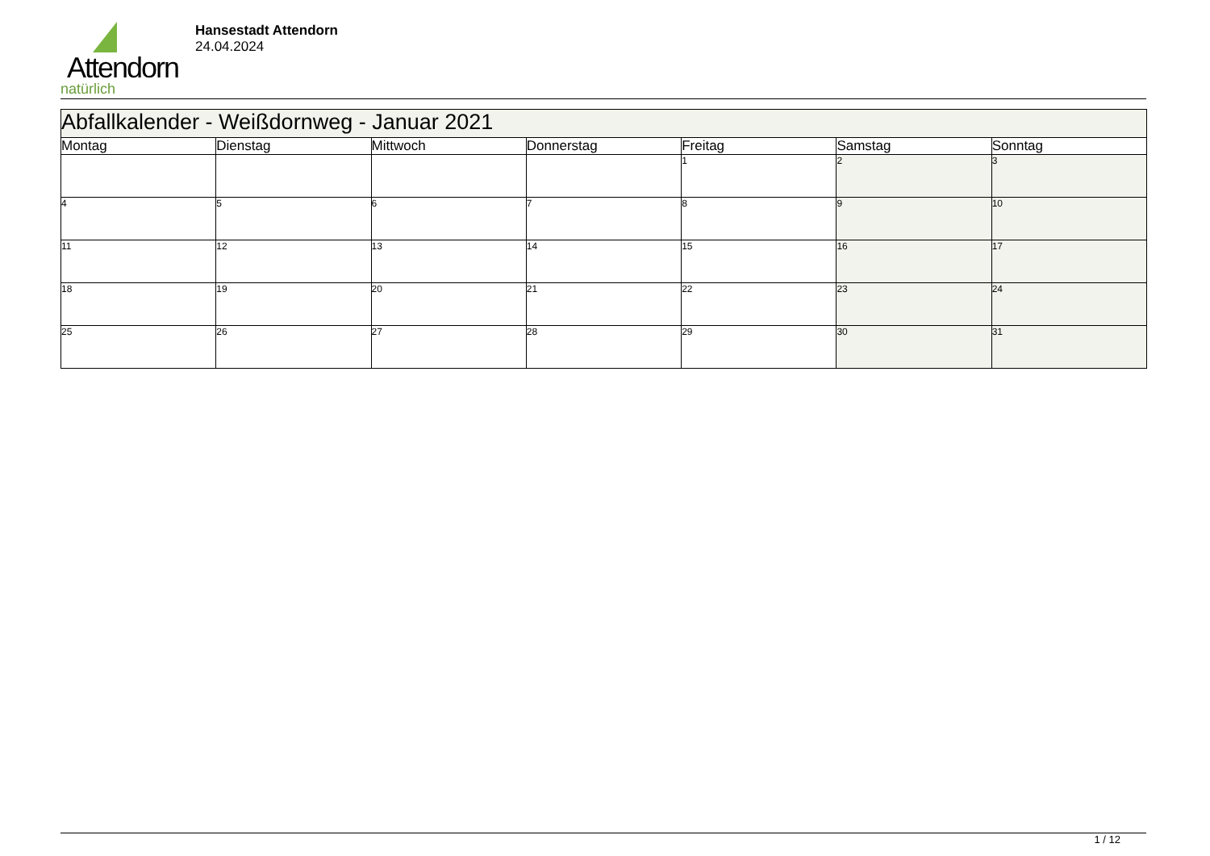Attendorn
natürlich
Hansestadt Attendorn
24.04.2024
| Abfallkalender - Weißdornweg - Januar 2021 | | | | | | |
| --- | --- | --- | --- | --- | --- | --- |
| Montag | Dienstag | Mittwoch | Donnerstag | Freitag | Samstag | Sonntag |
| | | | | 1 | 2 | 3 |
| 4 | 5 | 6 | 7 | 8 | 9 | 10 |
| 11 | 12 | 13 | 14 | 15 | 16 | 17 |
| 18 | 19 | 20 | 21 | 22 | 23 | 24 |
| 25 | 26 | 27 | 28 | 29 | 30 | 31 |
1 / 12